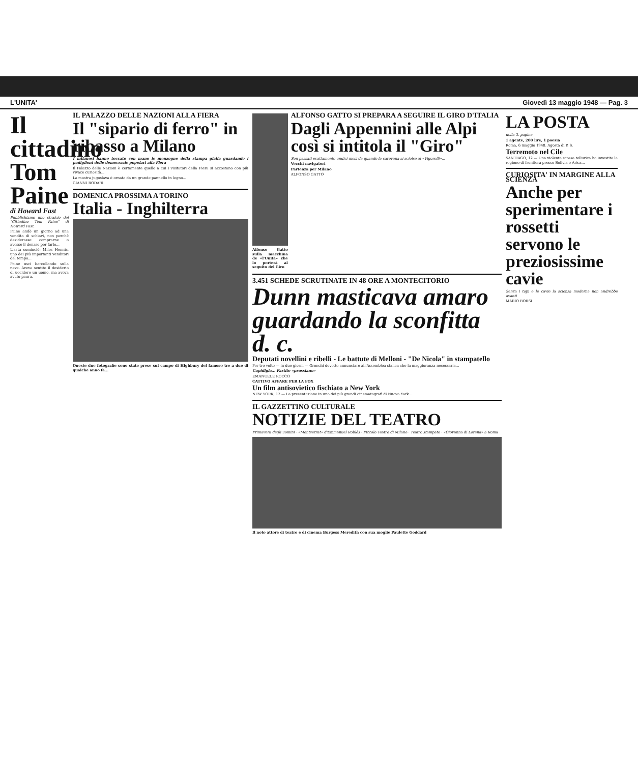L'UNITA' Giovedì 13 maggio 1948 — Pag. 3
Il cittadino Tom Paine
di Howard Fast
Pubblichiamo uno stralcio del "Cittadino Tom Paine" di Howard Fast.
Paine andò un giorno ad una vendita di schiavi, non perchè desiderasse comprarne o avesse il denaro per farlo...
L'asta cominciò: Miles Hennis, uno dei più importanti venditori del tempo...
Paine usci barcollando sulla neve. Aveva sentito il desiderio di uccidere un uomo, ma aveva avuto paura.
IL PALAZZO DELLE NAZIONI ALLA FIERA
Il "sipario di ferro" in ribasso a Milano
I milanesi hanno toccato con mano le menzogne della stampa gialla guardando i padiglioni delle democrazie popolari alla Fiera
Il Palazzo delle Nazioni è certamente quello a cui i visitatori della Fiera si accostano con più vivace curiosità...
La mostra jugoslava è ornata da un grande pannello in legno...
GIANNI RODARI
DOMENICA PROSSIMA A TORINO
Italia - Inghilterra
Queste due fotografie sono state prese sul campo di Highbury del famoso tre a due di qualche anno fa...
Alfonso Gatto sulla macchina de «l'Unità» che lo porterà al seguito del Giro
ALFONSO GATTO SI PREPARA A SEGUIRE IL GIRO D'ITALIA
Dagli Appennini alle Alpi così si intitola il "Giro"
Son passati esattamente undici mesi da quando la carovana si sciolse al «Vigorelli»...
Vecchi navigatori
Partenza per Milano
ALFONSO GATTO
3.451 SCHEDE SCRUTINATE IN 48 ORE A MONTECITORIO
Dunn masticava amaro guardando la sconfitta d. c.
Deputati novellini e ribelli - Le battute di Melloni - "De Nicola" in stampatello
Per tre volte — in due giorni — Gronchi dovette annunciare all'Assemblea stanca che la maggioranza necessaria...
Cupidigia... Partito «prussiano»
EMANUELE ROCCO
CATTIVO AFFARE PER LA FOX
Un film antisovietico fischiato a New York
NEW YORK, 12 — La presentazione in uno dei più grandi cinematografi di Nuova York...
IL GAZZETTINO CULTURALE
NOTIZIE DEL TEATRO
Primavera degli uomini · «Montserrat» d'Emmanuel Roblès · Piccolo Teatro di Milano · Teatro stampato · «Giovanna di Lorena» a Roma
Il noto attore di teatro e di cinema Burgess Meredith con sua moglie Paulette Goddard
LA POSTA
della 3. pagina
1 agente, 200 lire, 1 poesia
Roma, 6 maggio 1948. Agosta di P. S.
Terremoto nel Cile
SANTIAGO, 12 — Una violenta scossa tellurica ha investito la regione di frontiera presso Bolivia e Arica...
CURIOSITA' IN MARGINE ALLA SCIENZA
Anche per sperimentare i rossetti servono le preziosissime cavie
Senza i topi e le cavie la scienza moderna non andrebbe avanti
MARIO BORSI